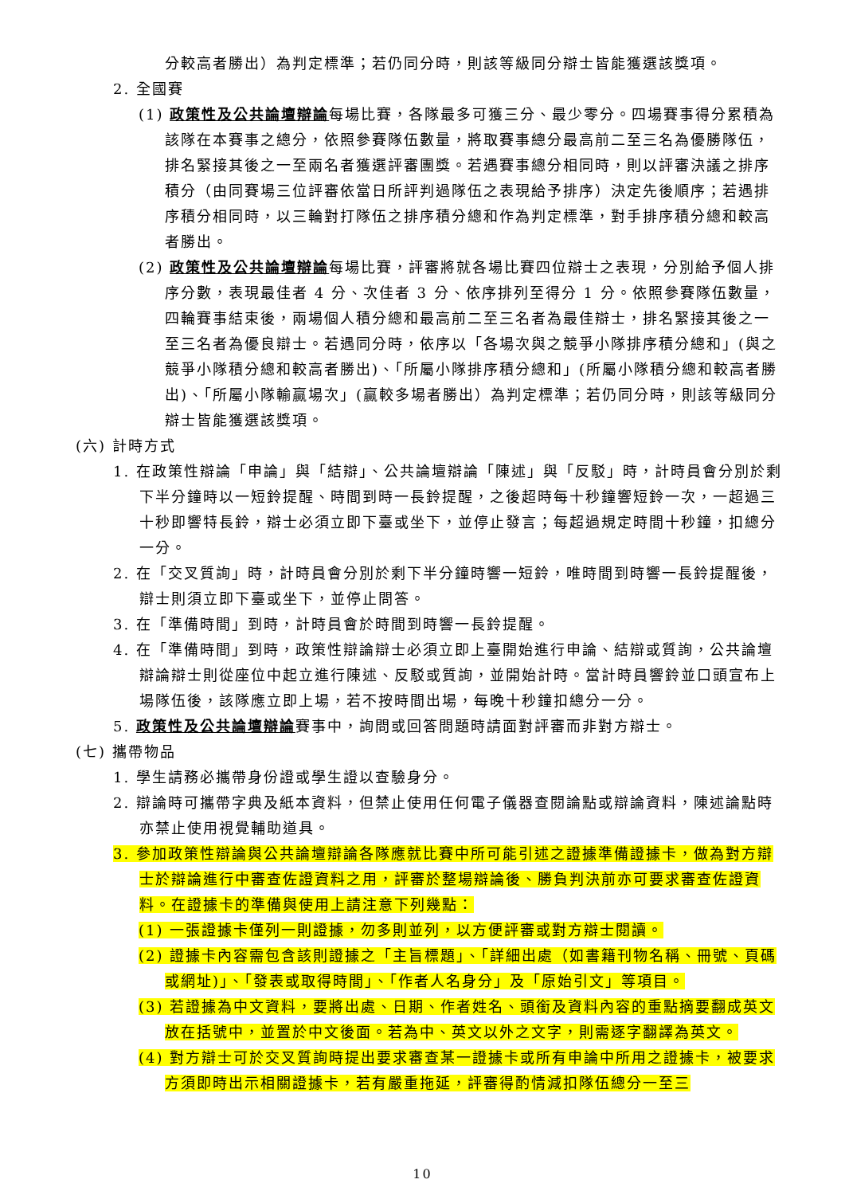分較高者勝出）為判定標準；若仍同分時，則該等級同分辯士皆能獲選該獎項。
2. 全國賽
(1) 政策性及公共論壇辯論每場比賽，各隊最多可獲三分、最少零分。四場賽事得分累積為該隊在本賽事之總分，依照參賽隊伍數量，將取賽事總分最高前二至三名為優勝隊伍，排名緊接其後之一至兩名者獲選評審團獎。若遇賽事總分相同時，則以評審決議之排序積分（由同賽場三位評審依當日所評判過隊伍之表現給予排序）決定先後順序；若遇排序積分相同時，以三輪對打隊伍之排序積分總和作為判定標準，對手排序積分總和較高者勝出。
(2) 政策性及公共論壇辯論每場比賽，評審將就各場比賽四位辯士之表現，分別給予個人排序分數，表現最佳者 4 分、次佳者 3 分、依序排列至得分 1 分。依照參賽隊伍數量，四輪賽事結束後，兩場個人積分總和最高前二至三名者為最佳辯士，排名緊接其後之一至三名者為優良辯士。若遇同分時，依序以「各場次與之競爭小隊排序積分總和」(與之競爭小隊積分總和較高者勝出)、「所屬小隊排序積分總和」(所屬小隊積分總和較高者勝出)、「所屬小隊輸贏場次」(贏較多場者勝出）為判定標準；若仍同分時，則該等級同分辯士皆能獲選該獎項。
(六) 計時方式
1. 在政策性辯論「申論」與「結辯」、公共論壇辯論「陳述」與「反駁」時，計時員會分別於剩下半分鐘時以一短鈴提醒、時間到時一長鈴提醒，之後超時每十秒鐘響短鈴一次，一超過三十秒即響特長鈴，辯士必須立即下臺或坐下，並停止發言；每超過規定時間十秒鐘，扣總分一分。
2. 在「交叉質詢」時，計時員會分別於剩下半分鐘時響一短鈴，唯時間到時響一長鈴提醒後，辯士則須立即下臺或坐下，並停止問答。
3. 在「準備時間」到時，計時員會於時間到時響一長鈴提醒。
4. 在「準備時間」到時，政策性辯論辯士必須立即上臺開始進行申論、結辯或質詢，公共論壇辯論辯士則從座位中起立進行陳述、反駁或質詢，並開始計時。當計時員響鈴並口頭宣布上場隊伍後，該隊應立即上場，若不按時間出場，每晚十秒鐘扣總分一分。
5. 政策性及公共論壇辯論賽事中，詢問或回答問題時請面對評審而非對方辯士。
(七) 攜帶物品
1. 學生請務必攜帶身份證或學生證以查驗身分。
2. 辯論時可攜帶字典及紙本資料，但禁止使用任何電子儀器查閱論點或辯論資料，陳述論點時亦禁止使用視覺輔助道具。
3. 參加政策性辯論與公共論壇辯論各隊應就比賽中所可能引述之證據準備證據卡，做為對方辯士於辯論進行中審查佐證資料之用，評審於整場辯論後、勝負判決前亦可要求審查佐證資料。在證據卡的準備與使用上請注意下列幾點：
(1) 一張證據卡僅列一則證據，勿多則並列，以方便評審或對方辯士閱讀。
(2) 證據卡內容需包含該則證據之「主旨標題」、「詳細出處（如書籍刊物名稱、冊號、頁碼或網址)」、「發表或取得時間」、「作者人名身分」及「原始引文」等項目。
(3) 若證據為中文資料，要將出處、日期、作者姓名、頭銜及資料內容的重點摘要翻成英文放在括號中，並置於中文後面。若為中、英文以外之文字，則需逐字翻譯為英文。
(4) 對方辯士可於交叉質詢時提出要求審查某一證據卡或所有申論中所用之證據卡，被要求方須即時出示相關證據卡，若有嚴重拖延，評審得酌情減扣隊伍總分一至三
10